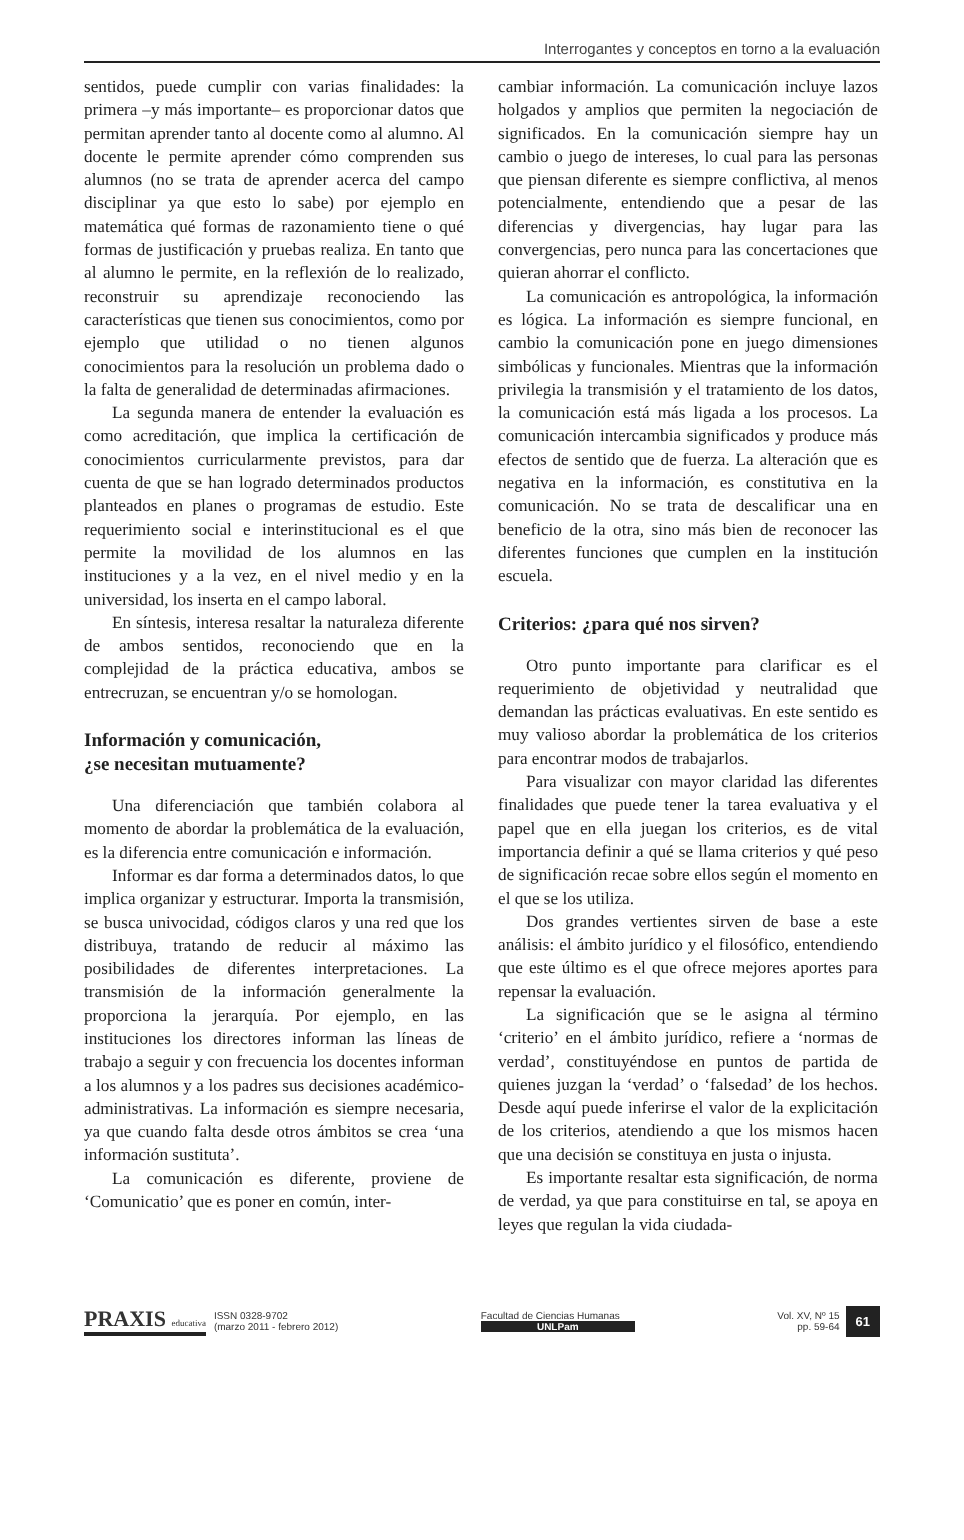Interrogantes y conceptos en torno a la evaluación
sentidos, puede cumplir con varias finalidades: la primera –y más importante– es proporcionar datos que permitan aprender tanto al docente como al alumno. Al docente le permite aprender cómo comprenden sus alumnos (no se trata de aprender acerca del campo disciplinar ya que esto lo sabe) por ejemplo en matemática qué formas de razonamiento tiene o qué formas de justificación y pruebas realiza. En tanto que al alumno le permite, en la reflexión de lo realizado, reconstruir su aprendizaje reconociendo las características que tienen sus conocimientos, como por ejemplo que utilidad o no tienen algunos conocimientos para la resolución un problema dado o la falta de generalidad de determinadas afirmaciones.
La segunda manera de entender la evaluación es como acreditación, que implica la certificación de conocimientos curricularmente previstos, para dar cuenta de que se han logrado determinados productos planteados en planes o programas de estudio. Este requerimiento social e interinstitucional es el que permite la movilidad de los alumnos en las instituciones y a la vez, en el nivel medio y en la universidad, los inserta en el campo laboral.
En síntesis, interesa resaltar la naturaleza diferente de ambos sentidos, reconociendo que en la complejidad de la práctica educativa, ambos se entrecruzan, se encuentran y/o se homologan.
Información y comunicación,
¿se necesitan mutuamente?
Una diferenciación que también colabora al momento de abordar la problemática de la evaluación, es la diferencia entre comunicación e información.
Informar es dar forma a determinados datos, lo que implica organizar y estructurar. Importa la transmisión, se busca univocidad, códigos claros y una red que los distribuya, tratando de reducir al máximo las posibilidades de diferentes interpretaciones. La transmisión de la información generalmente la proporciona la jerarquía. Por ejemplo, en las instituciones los directores informan las líneas de trabajo a seguir y con frecuencia los docentes informan a los alumnos y a los padres sus decisiones académico-administrativas. La información es siempre necesaria, ya que cuando falta desde otros ámbitos se crea ‘una información sustituta’.
La comunicación es diferente, proviene de ‘Comunicatio’ que es poner en común, inter-
cambiar información. La comunicación incluye lazos holgados y amplios que permiten la negociación de significados. En la comunicación siempre hay un cambio o juego de intereses, lo cual para las personas que piensan diferente es siempre conflictiva, al menos potencialmente, entendiendo que a pesar de las diferencias y divergencias, hay lugar para las convergencias, pero nunca para las concertaciones que quieran ahorrar el conflicto.
La comunicación es antropológica, la información es lógica. La información es siempre funcional, en cambio la comunicación pone en juego dimensiones simbólicas y funcionales. Mientras que la información privilegia la transmisión y el tratamiento de los datos, la comunicación está más ligada a los procesos. La comunicación intercambia significados y produce más efectos de sentido que de fuerza. La alteración que es negativa en la información, es constitutiva en la comunicación. No se trata de descalificar una en beneficio de la otra, sino más bien de reconocer las diferentes funciones que cumplen en la institución escuela.
Criterios: ¿para qué nos sirven?
Otro punto importante para clarificar es el requerimiento de objetividad y neutralidad que demandan las prácticas evaluativas. En este sentido es muy valioso abordar la problemática de los criterios para encontrar modos de trabajarlos.
Para visualizar con mayor claridad las diferentes finalidades que puede tener la tarea evaluativa y el papel que en ella juegan los criterios, es de vital importancia definir a qué se llama criterios y qué peso de significación recae sobre ellos según el momento en el que se los utiliza.
Dos grandes vertientes sirven de base a este análisis: el ámbito jurídico y el filosófico, entendiendo que este último es el que ofrece mejores aportes para repensar la evaluación.
La significación que se le asigna al término ‘criterio’ en el ámbito jurídico, refiere a ‘normas de verdad’, constituyéndose en puntos de partida de quienes juzgan la ‘verdad’ o ‘falsedad’ de los hechos. Desde aquí puede inferirse el valor de la explicitación de los criterios, atendiendo a que los mismos hacen que una decisión se constituya en justa o injusta.
Es importante resaltar esta significación, de norma de verdad, ya que para constituirse en tal, se apoya en leyes que regulan la vida ciudada-
PRAXIS educativa ISSN 0328-9702
(marzo 2011 - febrero 2012)
Facultad de Ciencias Humanas
UNLPam
Vol. XV, Nº 15
pp. 59-64 61